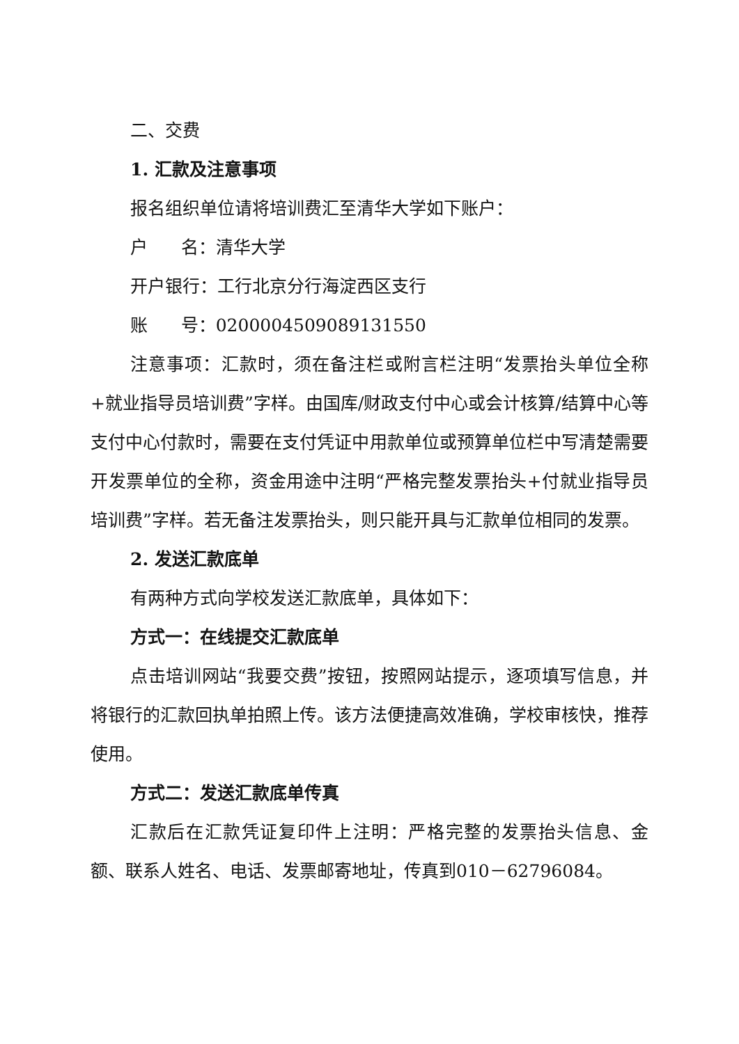二、交费
1. 汇款及注意事项
报名组织单位请将培训费汇至清华大学如下账户：
户 名：清华大学
开户银行：工行北京分行海淀西区支行
账 号：0200004509089131550
注意事项：汇款时，须在备注栏或附言栏注明“发票抬头单位全称+就业指导员培训费”字样。由国库/财政支付中心或会计核算/结算中心等支付中心付款时，需要在支付凭证中用款单位或预算单位栏中写清楚需要开发票单位的全称，资金用途中注明“严格完整发票抬头+付就业指导员培训费”字样。若无备注发票抬头，则只能开具与汇款单位相同的发票。
2. 发送汇款底单
有两种方式向学校发送汇款底单，具体如下：
方式一：在线提交汇款底单
点击培训网站“我要交费”按钮，按照网站提示，逐项填写信息，并将银行的汇款回执单拍照上传。该方法便捷高效准确，学校审核快，推荐使用。
方式二：发送汇款底单传真
汇款后在汇款凭证复印件上注明：严格完整的发票抬头信息、金额、联系人姓名、电话、发票邮寄地址，传真到010－62796084。